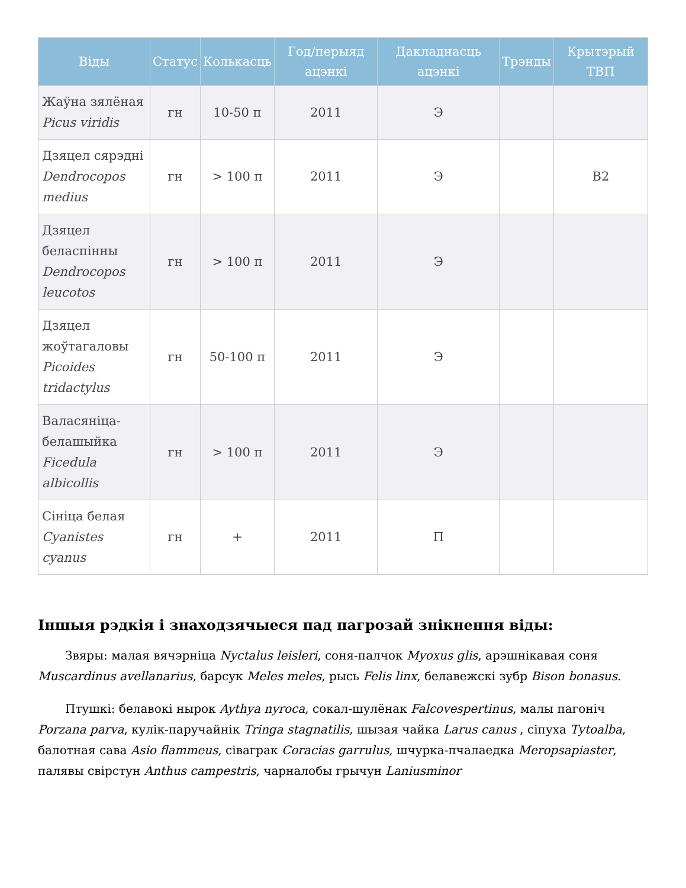| Віды | Статус | Колькасць | Год/перыяд ацэнкі | Дакладнасць ацэнкі | Трэнды | Крытэрый ТВП |
| --- | --- | --- | --- | --- | --- | --- |
| Жаўна зялёная Picus viridis | гн | 10-50 п | 2011 | Э | | |
| Дзяцел сярэдні Dendrocopos medius | гн | > 100 п | 2011 | Э | | В2 |
| Дзяцел беласпінны Dendrocopos leucotos | гн | > 100 п | 2011 | Э | | |
| Дзяцел жоўтагаловы Picoides tridactylus | гн | 50-100 п | 2011 | Э | | |
| Валасяніца-белашыйка Ficedula albicollis | гн | > 100 п | 2011 | Э | | |
| Сініца белая Cyanistes cyanus | гн | + | 2011 | П | | |
Іншыя рэдкія і знаходзячыеся пад пагрозай знікнення віды:
Звяры: малая вячэрніца Nyctalus leisleri, соня-палчок Myoxus glis, арэшнікавая соня Muscardinus avellanarius, барсук Meles meles, рысь Felis linx, белавежскі зубр Bison bonasus.
Птушкі: белавокі нырок Aythya nyroca, сокал-шулёнак Falcovespertinus, малы пагоніч Porzana parva, кулік-паручайнік Tringa stagnatilis, шызая чайка Larus canus , сіпуха Tytoalba, балотная сава Asio flammeus, сіваграк Coracias garrulus, шчурка-пчалаедка Meropsapiaster, палявы свірстун Anthus campestris, чарналобы грычун Laniusminor